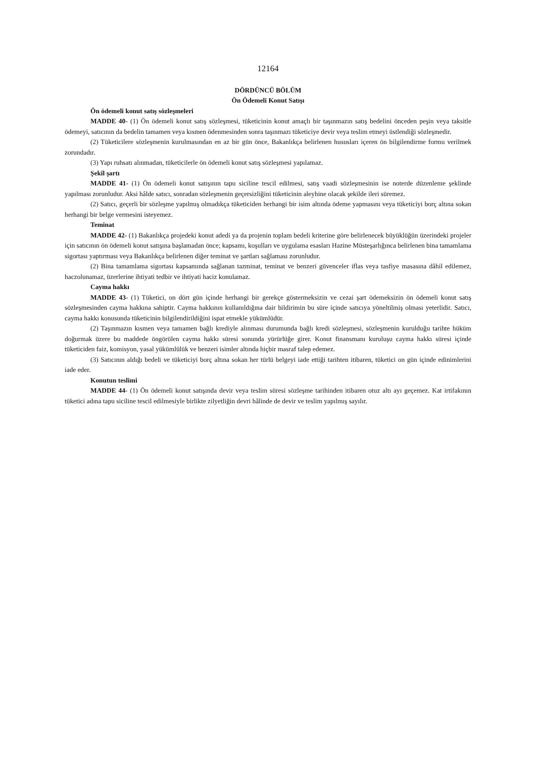12164
DÖRDÜNCÜ BÖLÜM
Ön Ödemeli Konut Satışı
Ön ödemeli konut satış sözleşmeleri
MADDE 40- (1) Ön ödemeli konut satış sözleşmesi, tüketicinin konut amaçlı bir taşınmazın satış bedelini önceden peşin veya taksitle ödemeyi, satıcının da bedelin tamamen veya kısmen ödenmesinden sonra taşınmazı tüketiciye devir veya teslim etmeyi üstlendiği sözleşmedir.
(2) Tüketicilere sözleşmenin kurulmasından en az bir gün önce, Bakanlıkça belirlenen hususları içeren ön bilgilendirme formu verilmek zorundadır.
(3) Yapı ruhsatı alınmadan, tüketicilerle ön ödemeli konut satış sözleşmesi yapılamaz.
Şekil şartı
MADDE 41- (1) Ön ödemeli konut satışının tapu siciline tescil edilmesi, satış vaadi sözleşmesinin ise noterde düzenleme şeklinde yapılması zorunludur. Aksi hâlde satıcı, sonradan sözleşmenin geçersizliğini tüketicinin aleyhine olacak şekilde ileri süremez.
(2) Satıcı, geçerli bir sözleşme yapılmış olmadıkça tüketiciden herhangi bir isim altında ödeme yapmasını veya tüketiciyi borç altına sokan herhangi bir belge vermesini isteyemez.
Teminat
MADDE 42- (1) Bakanlıkça projedeki konut adedi ya da projenin toplam bedeli kriterine göre belirlenecek büyüklüğün üzerindeki projeler için satıcının ön ödemeli konut satışına başlamadan önce; kapsamı, koşulları ve uygulama esasları Hazine Müsteşarlığınca belirlenen bina tamamlama sigortası yaptırması veya Bakanlıkça belirlenen diğer teminat ve şartları sağlaması zorunludur.
(2) Bina tamamlama sigortası kapsamında sağlanan tazminat, teminat ve benzeri güvenceler iflas veya tasfiye masasına dâhil edilemez, haczolunamaz, üzerlerine ihtiyati tedbir ve ihtiyati haciz konulamaz.
Cayma hakkı
MADDE 43- (1) Tüketici, on dört gün içinde herhangi bir gerekçe göstermeksizin ve cezai şart ödemeksizin ön ödemeli konut satış sözleşmesinden cayma hakkına sahiptir. Cayma hakkının kullanıldığına dair bildirimin bu süre içinde satıcıya yöneltilmiş olması yeterlidir. Satıcı, cayma hakkı konusunda tüketicinin bilgilendirildiğini ispat etmekle yükümlüdür.
(2) Taşınmazın kısmen veya tamamen bağlı krediyle alınması durumunda bağlı kredi sözleşmesi, sözleşmenin kurulduğu tarihte hüküm doğurmak üzere bu maddede öngörülen cayma hakkı süresi sonunda yürürlüğe girer. Konut finansmanı kuruluşu cayma hakkı süresi içinde tüketiciden faiz, komisyon, yasal yükümlülük ve benzeri isimler altında hiçbir masraf talep edemez.
(3) Satıcının aldığı bedeli ve tüketiciyi borç altına sokan her türlü belgeyi iade ettiği tarihten itibaren, tüketici on gün içinde edinimlerini iade eder.
Konutun teslimi
MADDE 44- (1) Ön ödemeli konut satışında devir veya teslim süresi sözleşme tarihinden itibaren otuz altı ayı geçemez. Kat irtifakının tüketici adına tapu siciline tescil edilmesiyle birlikte zilyetliğin devri hâlinde de devir ve teslim yapılmış sayılır.